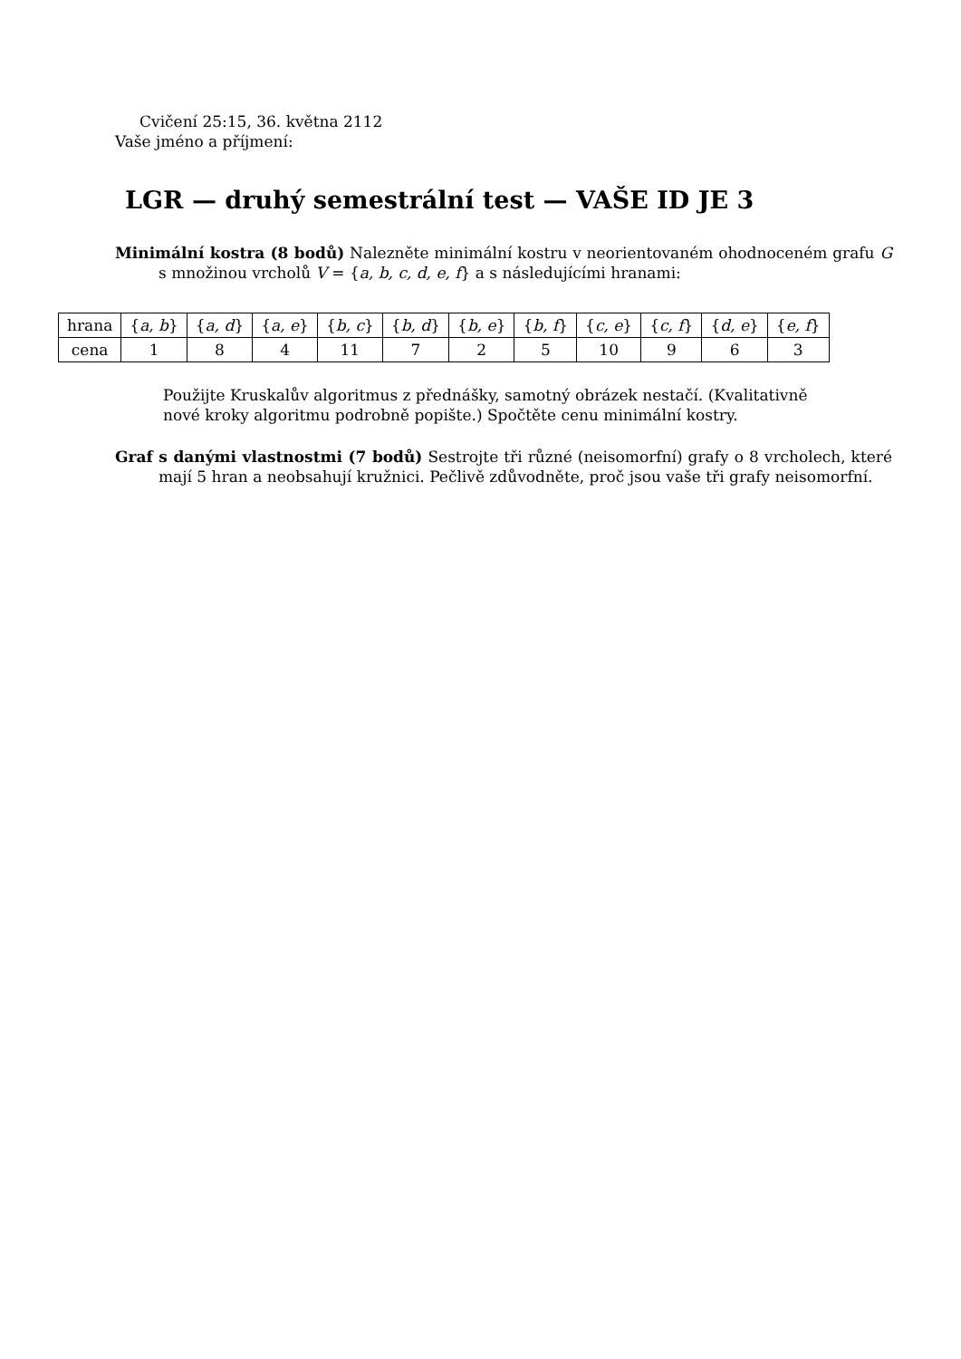Cvičení 25:15, 36. května 2112
Vaše jméno a příjmení:
LGR — druhý semestrální test — VAŠE ID JE 3
Minimální kostra (8 bodů) Nalezněte minimální kostru v neorientovaném ohodnoceném grafu G s množinou vrcholů V = {a, b, c, d, e, f} a s následujícími hranami:
| hrana | { a, b } | { a, d } | { a, e } | { b, c } | { b, d } | { b, e } | { b, f } | { c, e } | { c, f } | { d, e } | { e, f } |
| cena | 1 | 8 | 4 | 11 | 7 | 2 | 5 | 10 | 9 | 6 | 3 |
Použijte Kruskalův algoritmus z přednášky, samotný obrázek nestačí. (Kvalitativně nové kroky algoritmu podrobně popište.) Spočtěte cenu minimální kostry.
Graf s danými vlastnostmi (7 bodů) Sestrojte tři různé (neisomorfní) grafy o 8 vrcholech, které mají 5 hran a neobsahují kružnici. Pečlivě zdůvodněte, proč jsou vaše tři grafy neisomorfní.